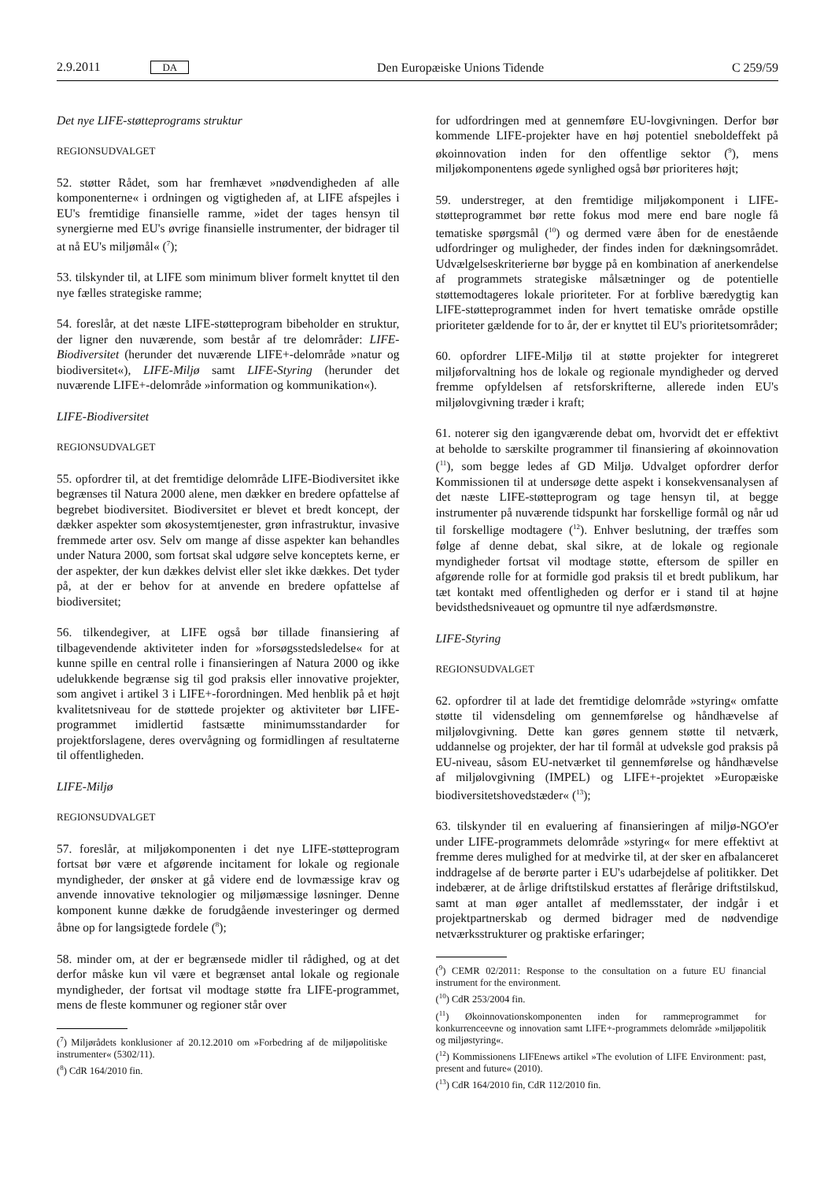2.9.2011 DA Den Europæiske Unions Tidende C 259/59
Det nye LIFE-støtteprograms struktur
REGIONSUDVALGET
52. støtter Rådet, som har fremhævet »nødvendigheden af alle komponenterne« i ordningen og vigtigheden af, at LIFE afspejles i EU's fremtidige finansielle ramme, »idet der tages hensyn til synergierne med EU's øvrige finansielle instrumenter, der bidrager til at nå EU's miljømål« (<sup>7</sup>);
53. tilskynder til, at LIFE som minimum bliver formelt knyttet til den nye fælles strategiske ramme;
54. foreslår, at det næste LIFE-støtteprogram bibeholder en struktur, der ligner den nuværende, som består af tre delområder: LIFE-Biodiversitet (herunder det nuværende LIFE+-delområde »natur og biodiversitet«), LIFE-Miljø samt LIFE-Styring (herunder det nuværende LIFE+-delområde »information og kommunikation«).
LIFE-Biodiversitet
REGIONSUDVALGET
55. opfordrer til, at det fremtidige delområde LIFE-Biodiversitet ikke begrænses til Natura 2000 alene, men dækker en bredere opfattelse af begrebet biodiversitet. Biodiversitet er blevet et bredt koncept, der dækker aspekter som økosystemtjenester, grøn infrastruktur, invasive fremmede arter osv. Selv om mange af disse aspekter kan behandles under Natura 2000, som fortsat skal udgøre selve konceptets kerne, er der aspekter, der kun dækkes delvist eller slet ikke dækkes. Det tyder på, at der er behov for at anvende en bredere opfattelse af biodiversitet;
56. tilkendegiver, at LIFE også bør tillade finansiering af tilbagevendende aktiviteter inden for »forsøgsstedsledelse« for at kunne spille en central rolle i finansieringen af Natura 2000 og ikke udelukkende begrænse sig til god praksis eller innovative projekter, som angivet i artikel 3 i LIFE+-forordningen. Med henblik på et højt kvalitetsniveau for de støttede projekter og aktiviteter bør LIFE-programmet imidlertid fastsætte minimumsstandarder for projektforslagene, deres overvågning og formidlingen af resultaterne til offentligheden.
LIFE-Miljø
REGIONSUDVALGET
57. foreslår, at miljøkomponenten i det nye LIFE-støtteprogram fortsat bør være et afgørende incitament for lokale og regionale myndigheder, der ønsker at gå videre end de lovmæssige krav og anvende innovative teknologier og miljømæssige løsninger. Denne komponent kunne dække de forudgående investeringer og dermed åbne op for langsigtede fordele (<sup>8</sup>);
58. minder om, at der er begrænsede midler til rådighed, og at det derfor måske kun vil være et begrænset antal lokale og regionale myndigheder, der fortsat vil modtage støtte fra LIFE-programmet, mens de fleste kommuner og regioner står over
(<sup>7</sup>) Miljørådets konklusioner af 20.12.2010 om »Forbedring af de miljøpolitiske instrumenter« (5302/11).
(<sup>8</sup>) CdR 164/2010 fin.
for udfordringen med at gennemføre EU-lovgivningen. Derfor bør kommende LIFE-projekter have en høj potentiel sneboldeffekt på økoinnovation inden for den offentlige sektor (<sup>9</sup>), mens miljøkomponentens øgede synlighed også bør prioriteres højt;
59. understreger, at den fremtidige miljøkomponent i LIFE-støtteprogrammet bør rette fokus mod mere end bare nogle få tematiske spørgsmål (<sup>10</sup>) og dermed være åben for de enestående udfordringer og muligheder, der findes inden for dækningsområdet. Udvælgelseskriterierne bør bygge på en kombination af anerkendelse af programmets strategiske målsætninger og de potentielle støttemodtageres lokale prioriteter. For at forblive bæredygtig kan LIFE-støtteprogrammet inden for hvert tematiske område opstille prioriteter gældende for to år, der er knyttet til EU's prioritetsområder;
60. opfordrer LIFE-Miljø til at støtte projekter for integreret miljøforvaltning hos de lokale og regionale myndigheder og derved fremme opfyldelsen af retsforskrifterne, allerede inden EU's miljølovgivning træder i kraft;
61. noterer sig den igangværende debat om, hvorvidt det er effektivt at beholde to særskilte programmer til finansiering af økoinnovation (<sup>11</sup>), som begge ledes af GD Miljø. Udvalget opfordrer derfor Kommissionen til at undersøge dette aspekt i konsekvensanalysen af det næste LIFE-støtteprogram og tage hensyn til, at begge instrumenter på nuværende tidspunkt har forskellige formål og når ud til forskellige modtagere (<sup>12</sup>). Enhver beslutning, der træffes som følge af denne debat, skal sikre, at de lokale og regionale myndigheder fortsat vil modtage støtte, eftersom de spiller en afgørende rolle for at formidle god praksis til et bredt publikum, har tæt kontakt med offentligheden og derfor er i stand til at højne bevidsthedsniveauet og opmuntre til nye adfærdsmønstre.
LIFE-Styring
REGIONSUDVALGET
62. opfordrer til at lade det fremtidige delområde »styring« omfatte støtte til vidensdeling om gennemførelse og håndhævelse af miljølovgivning. Dette kan gøres gennem støtte til netværk, uddannelse og projekter, der har til formål at udveksle god praksis på EU-niveau, såsom EU-netværket til gennemførelse og håndhævelse af miljølovgivning (IMPEL) og LIFE+-projektet »Europæiske biodiversitetshovedstæder« (<sup>13</sup>);
63. tilskynder til en evaluering af finansieringen af miljø-NGO'er under LIFE-programmets delområde »styring« for mere effektivt at fremme deres mulighed for at medvirke til, at der sker en afbalanceret inddragelse af de berørte parter i EU's udarbejdelse af politikker. Det indebærer, at de årlige driftstilskud erstattes af flerårige driftstilskud, samt at man øger antallet af medlemsstater, der indgår i et projektpartnerskab og dermed bidrager med de nødvendige netværksstrukturer og praktiske erfaringer;
(<sup>9</sup>) CEMR 02/2011: Response to the consultation on a future EU financial instrument for the environment.
(<sup>10</sup>) CdR 253/2004 fin.
(<sup>11</sup>) Økoinnovationskomponenten inden for rammeprogrammet for konkurrenceevne og innovation samt LIFE+-programmets delområde »miljøpolitik og miljøstyring«.
(<sup>12</sup>) Kommissionens LIFEnews artikel »The evolution of LIFE Environment: past, present and future« (2010).
(<sup>13</sup>) CdR 164/2010 fin, CdR 112/2010 fin.